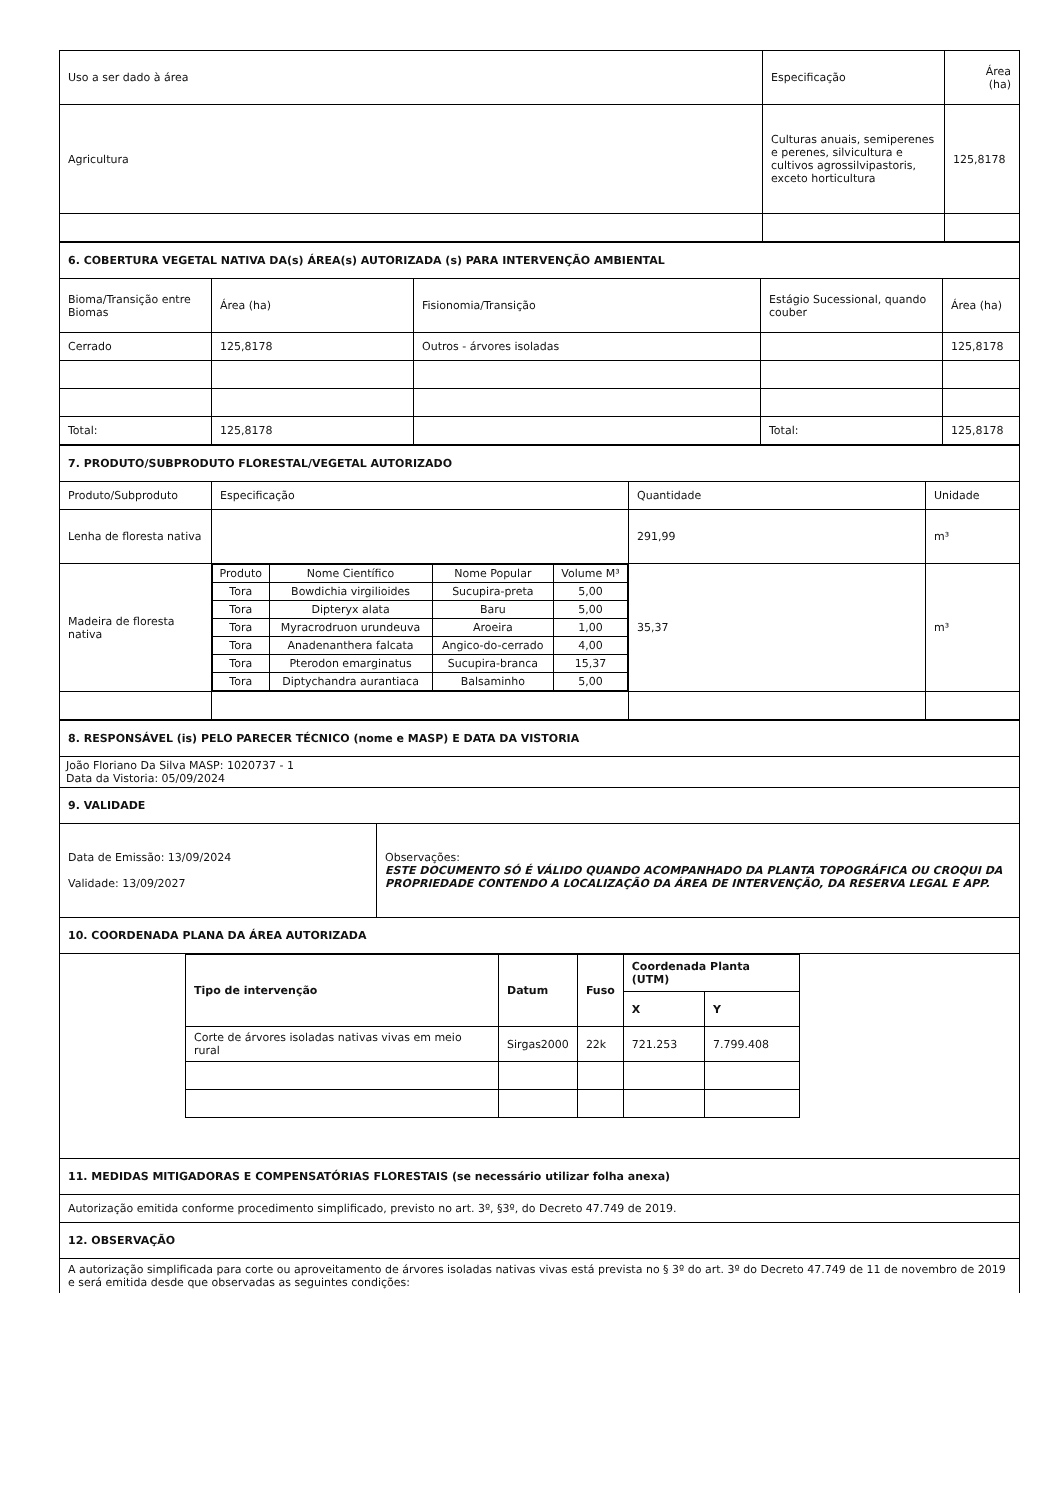| Uso a ser dado à área | Especificação | Área (ha) |
| Agricultura | Culturas anuais, semiperenes e perenes, silvicultura e cultivos agrossilvipastoris, exceto horticultura | 125,8178 |
| 6. COBERTURA VEGETAL NATIVA DA(s) ÁREA(s) AUTORIZADA (s) PARA INTERVENÇÃO AMBIENTAL | | | | |
| Bioma/Transição entre Biomas | Área (ha) | Fisionomia/Transição | Estágio Sucessional, quando couber | Área (ha) |
| Cerrado | 125,8178 | Outros - árvores isoladas | | 125,8178 |
| Total: | 125,8178 | | Total: | 125,8178 |
| 7. PRODUTO/SUBPRODUTO FLORESTAL/VEGETAL AUTORIZADO | | | |
| Produto/Subproduto | Especificação | Quantidade | Unidade |
| Lenha de floresta nativa | | 291,99 | m³ |
| Madeira de floresta nativa | / Produto / Nome Científico / Nome Popular / Volume M³ / / --- / --- / --- / --- / / Tora / Bowdichia virgilioides / Sucupira-preta / 5,00 / / Tora / Dipteryx alata / Baru / 5,00 / / Tora / Myracrodruon urundeuva / Aroeira / 1,00 / / Tora / Anadenanthera falcata / Angico-do-cerrado / 4,00 / / Tora / Pterodon emarginatus / Sucupira-branca / 15,37 / / Tora / Diptychandra aurantiaca / Balsaminho / 5,00 / | 35,37 | m³ |
| 8. RESPONSÁVEL (is) PELO PARECER TÉCNICO (nome e MASP) E DATA DA VISTORIA | |
| João Floriano Da Silva MASP: 1020737 - 1 Data da Vistoria: 05/09/2024 | |
| 9. VALIDADE | |
| Data de Emissão: 13/09/2024 Validade: 13/09/2027 | Observações: ESTE DOCUMENTO SÓ É VÁLIDO QUANDO ACOMPANHADO DA PLANTA TOPOGRÁFICA OU CROQUI DA PROPRIEDADE CONTENDO A LOCALIZAÇÃO DA ÁREA DE INTERVENÇÃO, DA RESERVA LEGAL E APP. |
| 10. COORDENADA PLANA DA ÁREA AUTORIZADA | |
| / Tipo de intervenção / Datum / Fuso / Coordenada Planta (UTM) / / / --- / --- / --- / --- / --- / / / / / X / Y / / Corte de árvores isoladas nativas vivas em meio rural / Sirgas2000 / 22k / 721.253 / 7.799.408 / | |
| 11. MEDIDAS MITIGADORAS E COMPENSATÓRIAS FLORESTAIS (se necessário utilizar folha anexa) | |
| Autorização emitida conforme procedimento simplificado, previsto no art. 3º, §3º, do Decreto 47.749 de 2019. | |
| 12. OBSERVAÇÃO | |
| A autorização simplificada para corte ou aproveitamento de árvores isoladas nativas vivas está prevista no § 3º do art. 3º do Decreto 47.749 de 11 de novembro de 2019 e será emitida desde que observadas as seguintes condições: | |